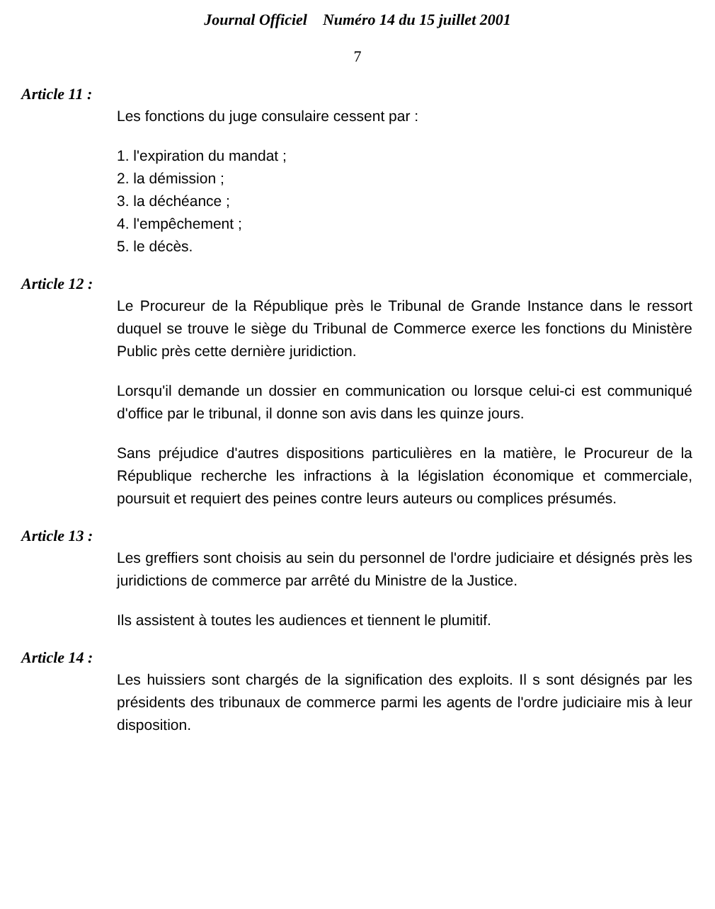Journal Officiel Numéro 14 du 15 juillet 2001
7
Article 11 :
Les fonctions du juge consulaire cessent par :
1. l'expiration du mandat ;
2. la démission ;
3. la déchéance ;
4. l'empêchement ;
5. le décès.
Article 12 :
Le Procureur de la République près le Tribunal de Grande Instance dans le ressort duquel se trouve le siège du Tribunal de Commerce exerce les fonctions du Ministère Public près cette dernière juridiction.
Lorsqu'il demande un dossier en communication ou lorsque celui-ci est communiqué d'office par le tribunal, il donne son avis dans les quinze jours.
Sans préjudice d'autres dispositions particulières en la matière, le Procureur de la République recherche les infractions à la législation économique et commerciale, poursuit et requiert des peines contre leurs auteurs ou complices présumés.
Article 13 :
Les greffiers sont choisis au sein du personnel de l'ordre judiciaire et désignés près les juridictions de commerce par arrêté du Ministre de la Justice.
Ils assistent à toutes les audiences et tiennent le plumitif.
Article 14 :
Les huissiers sont chargés de la signification des exploits. Il s sont désignés par les présidents des tribunaux de commerce parmi les agents de l'ordre judiciaire mis à leur disposition.